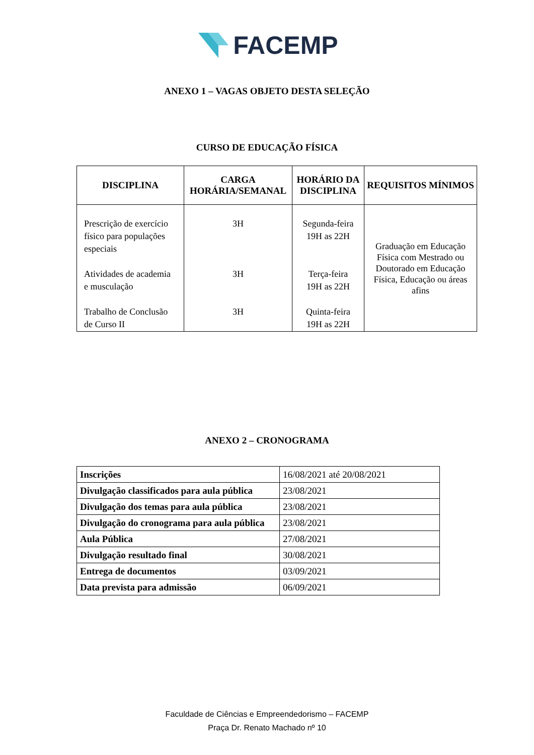FACEMP
ANEXO 1 – VAGAS OBJETO DESTA SELEÇÃO
CURSO DE EDUCAÇÃO FÍSICA
| DISCIPLINA | CARGA HORÁRIA/SEMANAL | HORÁRIO DA DISCIPLINA | REQUISITOS MÍNIMOS |
| --- | --- | --- | --- |
| Prescrição de exercício físico para populações especiais Atividades de academia e musculação Trabalho de Conclusão de Curso II | 3H 3H 3H | Segunda-feira 19H as 22H Terça-feira 19H as 22H Quinta-feira 19H as 22H | Graduação em Educação Física com Mestrado ou Doutorado em Educação Física, Educação ou áreas afins |
ANEXO 2 – CRONOGRAMA
| Inscrições | 16/08/2021 até 20/08/2021 |
| Divulgação classificados para aula pública | 23/08/2021 |
| Divulgação dos temas para aula pública | 23/08/2021 |
| Divulgação do cronograma para aula pública | 23/08/2021 |
| Aula Pública | 27/08/2021 |
| Divulgação resultado final | 30/08/2021 |
| Entrega de documentos | 03/09/2021 |
| Data prevista para admissão | 06/09/2021 |
Faculdade de Ciências e Empreendedorismo – FACEMP
Praça Dr. Renato Machado nº 10